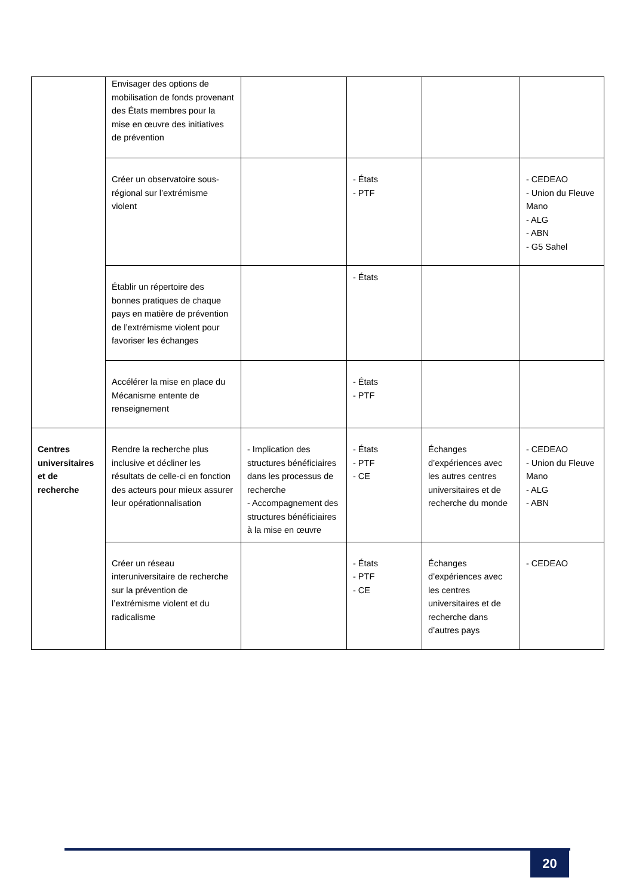| | Envisager des options de mobilisation de fonds provenant des États membres pour la mise en œuvre des initiatives de prévention | | | | |
| | Créer un observatoire sous-régional sur l’extrémisme violent | | - États - PTF | | - CEDEAO - Union du Fleuve Mano - ALG - ABN - G5 Sahel |
| | Établir un répertoire des bonnes pratiques de chaque pays en matière de prévention de l’extrémisme violent pour favoriser les échanges | | - États | | |
| | Accélérer la mise en place du Mécanisme entente de renseignement | | - États - PTF | | |
| Centres universitaires et de recherche | Rendre la recherche plus inclusive et décliner les résultats de celle-ci en fonction des acteurs pour mieux assurer leur opérationnalisation | - Implication des structures bénéficiaires dans les processus de recherche - Accompagnement des structures bénéficiaires à la mise en œuvre | - États - PTF - CE | Échanges d’expériences avec les autres centres universitaires et de recherche du monde | - CEDEAO - Union du Fleuve Mano - ALG - ABN |
| | Créer un réseau interuniversitaire de recherche sur la prévention de l’extrémisme violent et du radicalisme | | - États - PTF - CE | Échanges d’expériences avec les centres universitaires et de recherche dans d’autres pays | - CEDEAO |
20